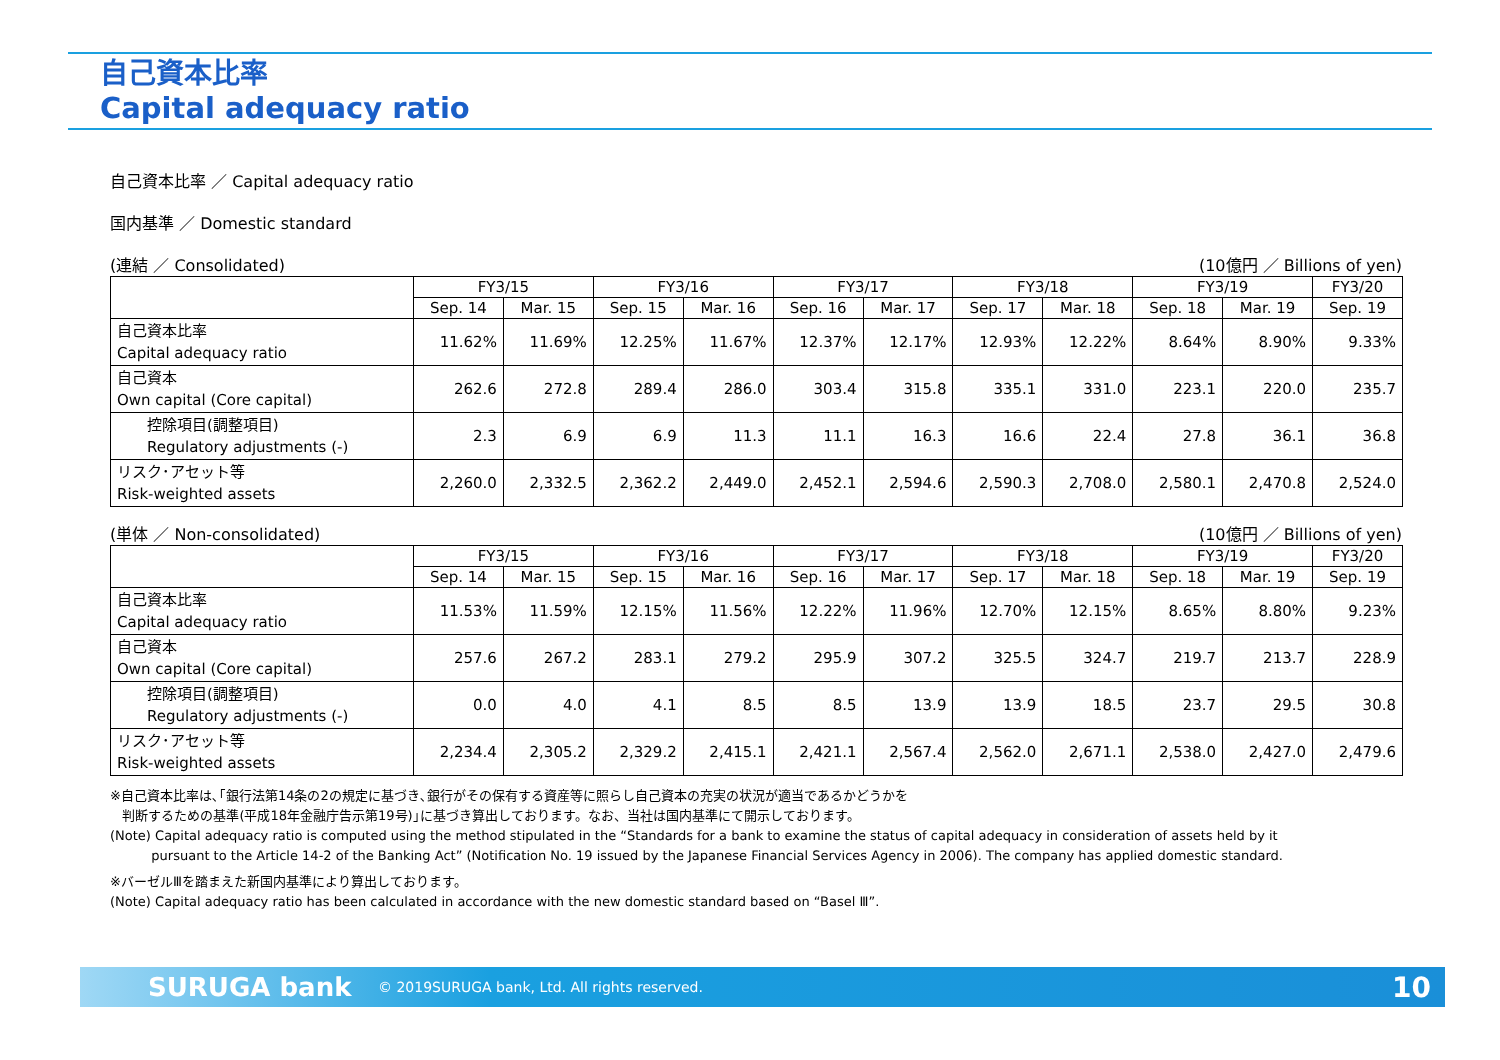自己資本比率
Capital adequacy ratio
自己資本比率 ／ Capital adequacy ratio
国内基準 ／ Domestic standard
(連結 ／ Consolidated) (10億円 ／ Billions of yen)
| | FY3/15 | | FY3/16 | | FY3/17 | | FY3/18 | | FY3/19 | | FY3/20 |
| --- | --- | --- | --- | --- | --- | --- | --- | --- | --- | --- | --- |
| | Sep. 14 | Mar. 15 | Sep. 15 | Mar. 16 | Sep. 16 | Mar. 17 | Sep. 17 | Mar. 18 | Sep. 18 | Mar. 19 | Sep. 19 |
| 自己資本比率 Capital adequacy ratio | 11.62% | 11.69% | 12.25% | 11.67% | 12.37% | 12.17% | 12.93% | 12.22% | 8.64% | 8.90% | 9.33% |
| 自己資本 Own capital (Core capital) | 262.6 | 272.8 | 289.4 | 286.0 | 303.4 | 315.8 | 335.1 | 331.0 | 223.1 | 220.0 | 235.7 |
| 控除項目(調整項目) Regulatory adjustments (-) | 2.3 | 6.9 | 6.9 | 11.3 | 11.1 | 16.3 | 16.6 | 22.4 | 27.8 | 36.1 | 36.8 |
| リスク･アセット等 Risk-weighted assets | 2,260.0 | 2,332.5 | 2,362.2 | 2,449.0 | 2,452.1 | 2,594.6 | 2,590.3 | 2,708.0 | 2,580.1 | 2,470.8 | 2,524.0 |
(単体 ／ Non-consolidated) (10億円 ／ Billions of yen)
| | FY3/15 | | FY3/16 | | FY3/17 | | FY3/18 | | FY3/19 | | FY3/20 |
| --- | --- | --- | --- | --- | --- | --- | --- | --- | --- | --- | --- |
| | Sep. 14 | Mar. 15 | Sep. 15 | Mar. 16 | Sep. 16 | Mar. 17 | Sep. 17 | Mar. 18 | Sep. 18 | Mar. 19 | Sep. 19 |
| 自己資本比率 Capital adequacy ratio | 11.53% | 11.59% | 12.15% | 11.56% | 12.22% | 11.96% | 12.70% | 12.15% | 8.65% | 8.80% | 9.23% |
| 自己資本 Own capital (Core capital) | 257.6 | 267.2 | 283.1 | 279.2 | 295.9 | 307.2 | 325.5 | 324.7 | 219.7 | 213.7 | 228.9 |
| 控除項目(調整項目) Regulatory adjustments (-) | 0.0 | 4.0 | 4.1 | 8.5 | 8.5 | 13.9 | 13.9 | 18.5 | 23.7 | 29.5 | 30.8 |
| リスク･アセット等 Risk-weighted assets | 2,234.4 | 2,305.2 | 2,329.2 | 2,415.1 | 2,421.1 | 2,567.4 | 2,562.0 | 2,671.1 | 2,538.0 | 2,427.0 | 2,479.6 |
※自己資本比率は､｢銀行法第14条の2の規定に基づき､銀行がその保有する資産等に照らし自己資本の充実の状況が適当であるかどうかを
判断するための基準(平成18年金融庁告示第19号)｣に基づき算出しております。なお、当社は国内基準にて開示しております。
(Note) Capital adequacy ratio is computed using the method stipulated in the “Standards for a bank to examine the status of capital adequacy in consideration of assets held by it
pursuant to the Article 14-2 of the Banking Act” (Notification No. 19 issued by the Japanese Financial Services Agency in 2006). The company has applied domestic standard.
※バーゼルⅢを踏まえた新国内基準により算出しております。
(Note) Capital adequacy ratio has been calculated in accordance with the new domestic standard based on “Basel Ⅲ”.
SURUGA bank © 2019SURUGA bank, Ltd. All rights reserved. 10